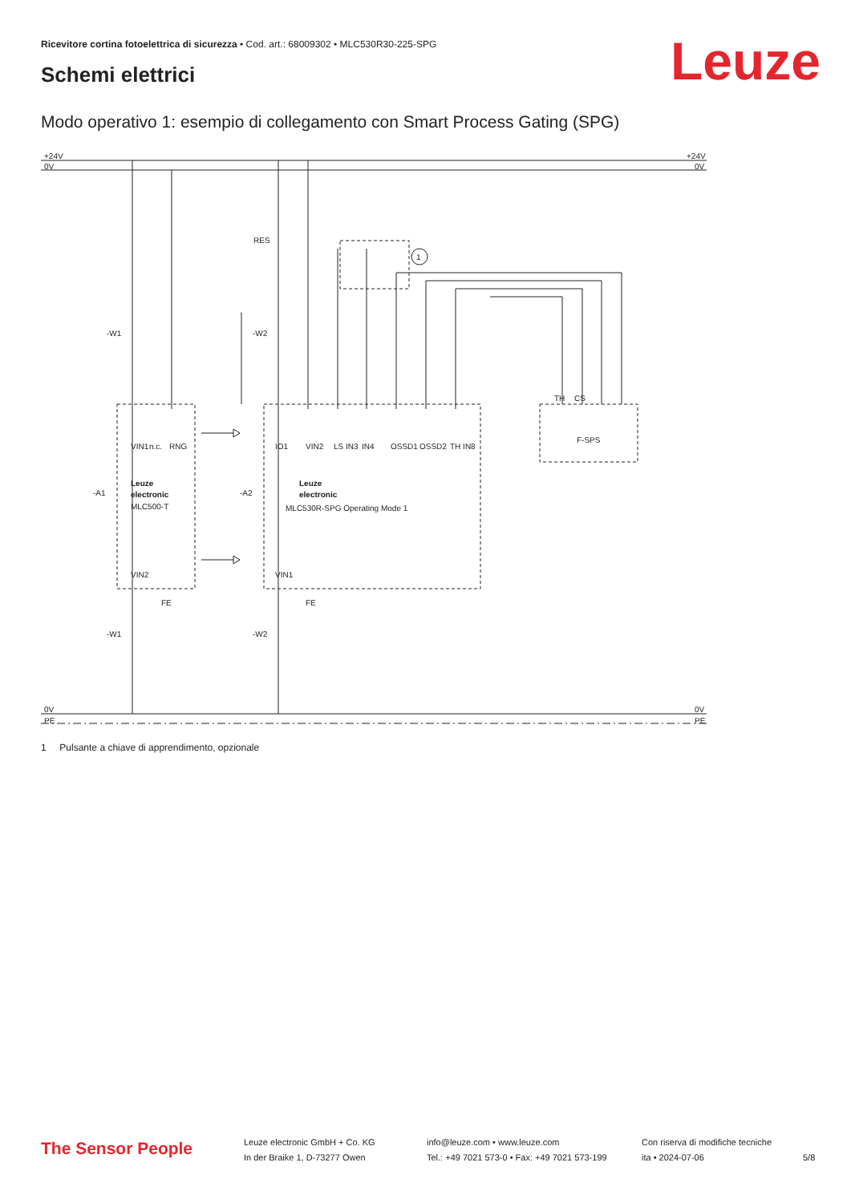Ricevitore cortina fotoelettrica di sicurezza • Cod. art.: 68009302 • MLC530R30-225-SPG
Schemi elettrici Leuze
Modo operativo 1: esempio di collegamento con Smart Process Gating (SPG)
+24V
0V
+24V
0V
0V
PE
0V
PE
RES
1
-W1
-W2
-W1
-W2
-A1
-A2
Leuze
electronic
MLC500-T
Leuze
electronic
MLC530R-SPG Operating Mode 1
F-SPS
VIN1
n.c.
RNG
IO1
VIN2
LS IN3
IN4
OSSD1
OSSD2
TH IN8
TH
CS
VIN2
VIN1
FE
FE
1 Pulsante a chiave di apprendimento, opzionale
The Sensor People
Leuze electronic GmbH + Co. KG
In der Braike 1, D-73277 Owen
info@leuze.com • www.leuze.com
Tel.: +49 7021 573-0 • Fax: +49 7021 573-199
Con riserva di modifiche tecniche
ita • 2024-07-06
5/8